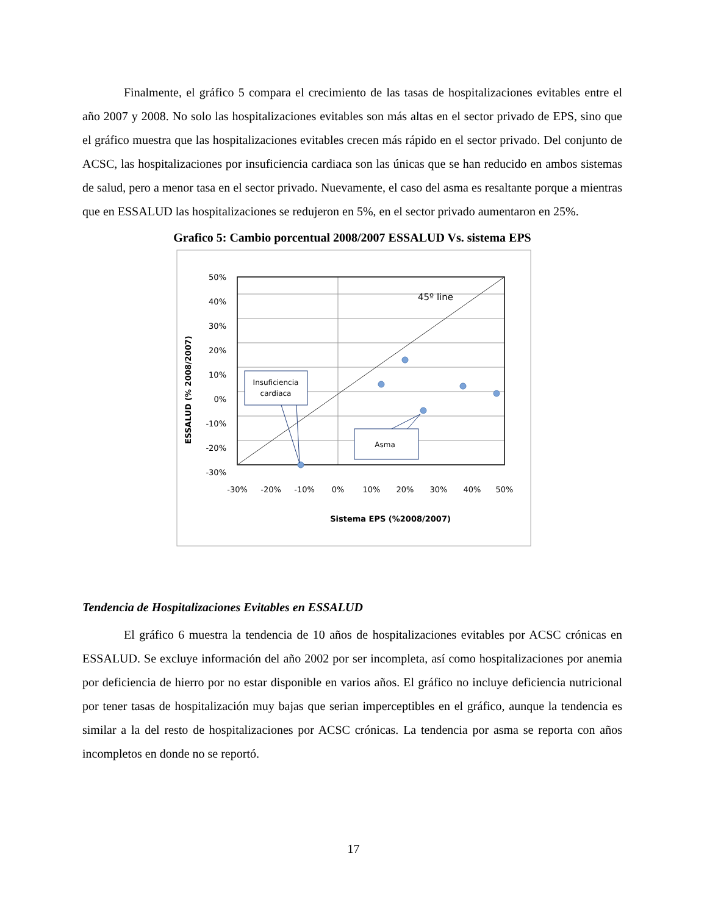Finalmente, el gráfico 5 compara el crecimiento de las tasas de hospitalizaciones evitables entre el año 2007 y 2008. No solo las hospitalizaciones evitables son más altas en el sector privado de EPS, sino que el gráfico muestra que las hospitalizaciones evitables crecen más rápido en el sector privado. Del conjunto de ACSC, las hospitalizaciones por insuficiencia cardiaca son las únicas que se han reducido en ambos sistemas de salud, pero a menor tasa en el sector privado. Nuevamente, el caso del asma es resaltante porque a mientras que en ESSALUD las hospitalizaciones se redujeron en 5%, en el sector privado aumentaron en 25%.
Grafico 5: Cambio porcentual 2008/2007 ESSALUD Vs. sistema EPS
45º line
Insuficiencia
cardiaca
Asma
50%
40%
30%
20%
10%
0%
-10%
-20%
-30%
-30%
-20%
-10%
0%
10%
20%
30%
40%
50%
Sistema EPS (%2008/2007)
ESSALUD (% 2008/2007)
Tendencia de Hospitalizaciones Evitables en ESSALUD
El gráfico 6 muestra la tendencia de 10 años de hospitalizaciones evitables por ACSC crónicas en ESSALUD. Se excluye información del año 2002 por ser incompleta, así como hospitalizaciones por anemia por deficiencia de hierro por no estar disponible en varios años. El gráfico no incluye deficiencia nutricional por tener tasas de hospitalización muy bajas que serian imperceptibles en el gráfico, aunque la tendencia es similar a la del resto de hospitalizaciones por ACSC crónicas. La tendencia por asma se reporta con años incompletos en donde no se reportó.
17